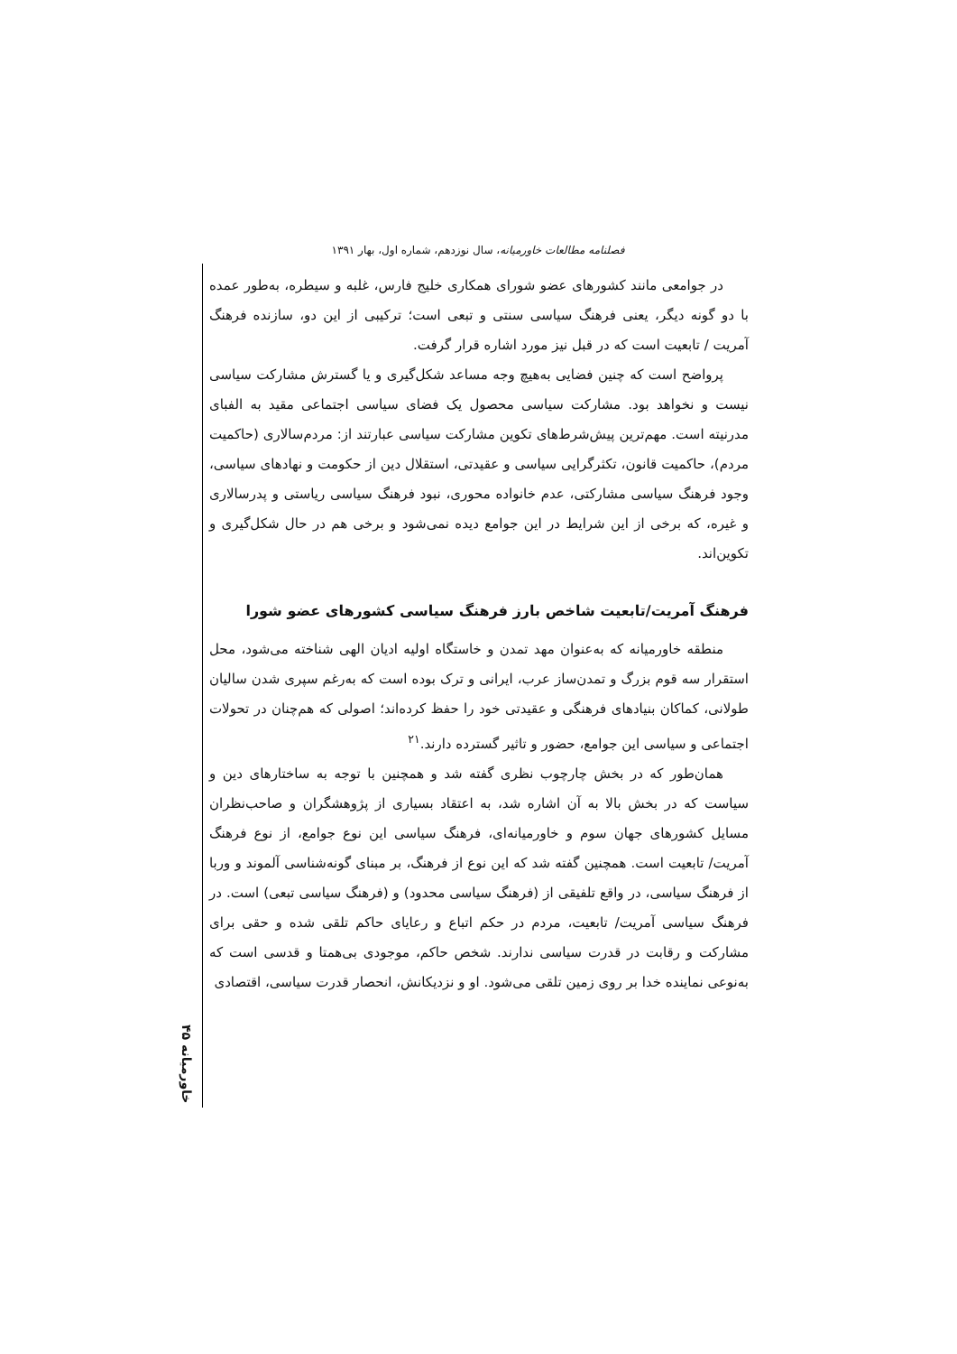فصلنامه مطالعات خاورمیانه، سال نوزدهم، شماره اول، بهار ۱۳۹۱
در جوامعی مانند کشورهای عضو شورای همکاری خلیج فارس، غلبه و سیطره، به‌طور عمده با دو گونه دیگر، یعنی فرهنگ سیاسی سنتی و تبعی است؛ ترکیبی از این دو، سازنده فرهنگ آمریت / تابعیت است که در قبل نیز مورد اشاره قرار گرفت.
پرواضح است که چنین فضایی به‌هیچ وجه مساعد شکل‌گیری و یا گسترش مشارکت سیاسی نیست و نخواهد بود. مشارکت سیاسی محصول یک فضای سیاسی اجتماعی مقید به الفبای مدرنیته است. مهم‌ترین پیش‌شرط‌های تکوین مشارکت سیاسی عبارتند از: مردم‌سالاری (حاکمیت مردم)، حاکمیت قانون، تکثرگرایی سیاسی و عقیدتی، استقلال دین از حکومت و نهادهای سیاسی، وجود فرهنگ سیاسی مشارکتی، عدم خانواده محوری، نبود فرهنگ سیاسی ریاستی و پدرسالاری و غیره، که برخی از این شرایط در این جوامع دیده نمی‌شود و برخی هم در حال شکل‌گیری و تکوین‌اند.
فرهنگ آمریت/تابعیت شاخص بارز فرهنگ سیاسی کشورهای عضو شورا
منطقه خاورمیانه که به‌عنوان مهد تمدن و خاستگاه اولیه ادیان الهی شناخته می‌شود، محل استقرار سه قوم بزرگ و تمدن‌ساز عرب، ایرانی و ترک بوده است که به‌رغم سپری شدن سالیان طولانی، کماکان بنیادهای فرهنگی و عقیدتی خود را حفظ کرده‌اند؛ اصولی که هم‌چنان در تحولات اجتماعی و سیاسی این جوامع، حضور و تاثیر گسترده دارند.<sup>۲۱</sup>
همان‌طور که در بخش چارچوب نظری گفته شد و همچنین با توجه به ساختارهای دین و سیاست که در بخش بالا به آن اشاره شد، به اعتقاد بسیاری از پژوهشگران و صاحب‌نظران مسایل کشورهای جهان سوم و خاورمیانه‌ای، فرهنگ سیاسی این نوع جوامع، از نوع فرهنگ آمریت/ تابعیت است. همچنین گفته شد که این نوع از فرهنگ، بر مبنای گونه‌شناسی آلموند و وربا از فرهنگ سیاسی، در واقع تلفیقی از (فرهنگ سیاسی محدود) و (فرهنگ سیاسی تبعی) است. در فرهنگ سیاسی آمریت/ تابعیت، مردم در حکم اتباع و رعایای حاکم تلقی شده و حقی برای مشارکت و رقابت در قدرت سیاسی ندارند. شخص حاکم، موجودی بی‌همتا و قدسی است که به‌نوعی نماینده خدا بر روی زمین تلقی می‌شود. او و نزدیکانش، انحصار قدرت سیاسی، اقتصادی
خاورمیانه ۴۵